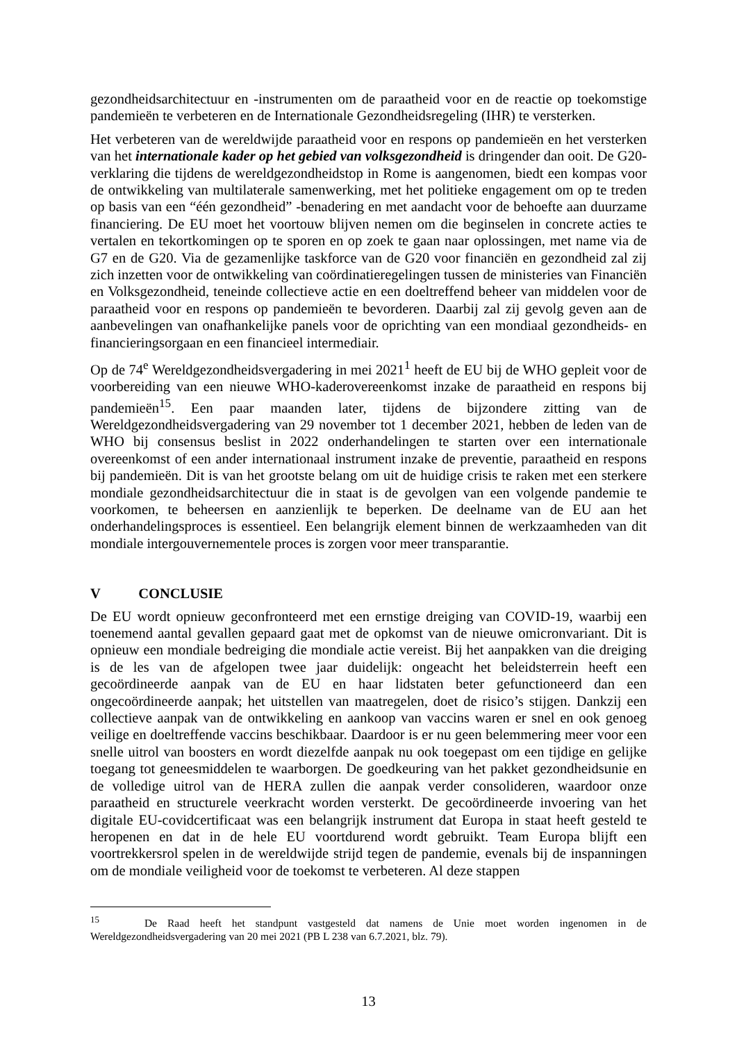gezondheidsarchitectuur en -instrumenten om de paraatheid voor en de reactie op toekomstige pandemieën te verbeteren en de Internationale Gezondheidsregeling (IHR) te versterken.
Het verbeteren van de wereldwijde paraatheid voor en respons op pandemieën en het versterken van het internationale kader op het gebied van volksgezondheid is dringender dan ooit. De G20-verklaring die tijdens de wereldgezondheidstop in Rome is aangenomen, biedt een kompas voor de ontwikkeling van multilaterale samenwerking, met het politieke engagement om op te treden op basis van een “één gezondheid” -benadering en met aandacht voor de behoefte aan duurzame financiering. De EU moet het voortouw blijven nemen om die beginselen in concrete acties te vertalen en tekortkomingen op te sporen en op zoek te gaan naar oplossingen, met name via de G7 en de G20. Via de gezamenlijke taskforce van de G20 voor financiën en gezondheid zal zij zich inzetten voor de ontwikkeling van coördinatieregelingen tussen de ministeries van Financiën en Volksgezondheid, teneinde collectieve actie en een doeltreffend beheer van middelen voor de paraatheid voor en respons op pandemieën te bevorderen. Daarbij zal zij gevolg geven aan de aanbevelingen van onafhankelijke panels voor de oprichting van een mondiaal gezondheids- en financieringsorgaan en een financieel intermediair.
Op de 74<sup>e</sup> Wereldgezondheidsvergadering in mei 2021<sup>1</sup> heeft de EU bij de WHO gepleit voor de voorbereiding van een nieuwe WHO-kaderovereenkomst inzake de paraatheid en respons bij pandemieën<sup>15</sup>. Een paar maanden later, tijdens de bijzondere zitting van de Wereldgezondheidsvergadering van 29 november tot 1 december 2021, hebben de leden van de WHO bij consensus beslist in 2022 onderhandelingen te starten over een internationale overeenkomst of een ander internationaal instrument inzake de preventie, paraatheid en respons bij pandemieën. Dit is van het grootste belang om uit de huidige crisis te raken met een sterkere mondiale gezondheidsarchitectuur die in staat is de gevolgen van een volgende pandemie te voorkomen, te beheersen en aanzienlijk te beperken. De deelname van de EU aan het onderhandelingsproces is essentieel. Een belangrijk element binnen de werkzaamheden van dit mondiale intergouvernementele proces is zorgen voor meer transparantie.
V CONCLUSIE
De EU wordt opnieuw geconfronteerd met een ernstige dreiging van COVID-19, waarbij een toenemend aantal gevallen gepaard gaat met de opkomst van de nieuwe omicronvariant. Dit is opnieuw een mondiale bedreiging die mondiale actie vereist. Bij het aanpakken van die dreiging is de les van de afgelopen twee jaar duidelijk: ongeacht het beleidsterrein heeft een gecoördineerde aanpak van de EU en haar lidstaten beter gefunctioneerd dan een ongecoördineerde aanpak; het uitstellen van maatregelen, doet de risico’s stijgen. Dankzij een collectieve aanpak van de ontwikkeling en aankoop van vaccins waren er snel en ook genoeg veilige en doeltreffende vaccins beschikbaar. Daardoor is er nu geen belemmering meer voor een snelle uitrol van boosters en wordt diezelfde aanpak nu ook toegepast om een tijdige en gelijke toegang tot geneesmiddelen te waarborgen. De goedkeuring van het pakket gezondheidsunie en de volledige uitrol van de HERA zullen die aanpak verder consolideren, waardoor onze paraatheid en structurele veerkracht worden versterkt. De gecoördineerde invoering van het digitale EU-covidcertificaat was een belangrijk instrument dat Europa in staat heeft gesteld te heropenen en dat in de hele EU voortdurend wordt gebruikt. Team Europa blijft een voortrekkersrol spelen in de wereldwijde strijd tegen de pandemie, evenals bij de inspanningen om de mondiale veiligheid voor de toekomst te verbeteren. Al deze stappen
<sup>15</sup> De Raad heeft het standpunt vastgesteld dat namens de Unie moet worden ingenomen in de Wereldgezondheidsvergadering van 20 mei 2021 (PB L 238 van 6.7.2021, blz. 79).
13